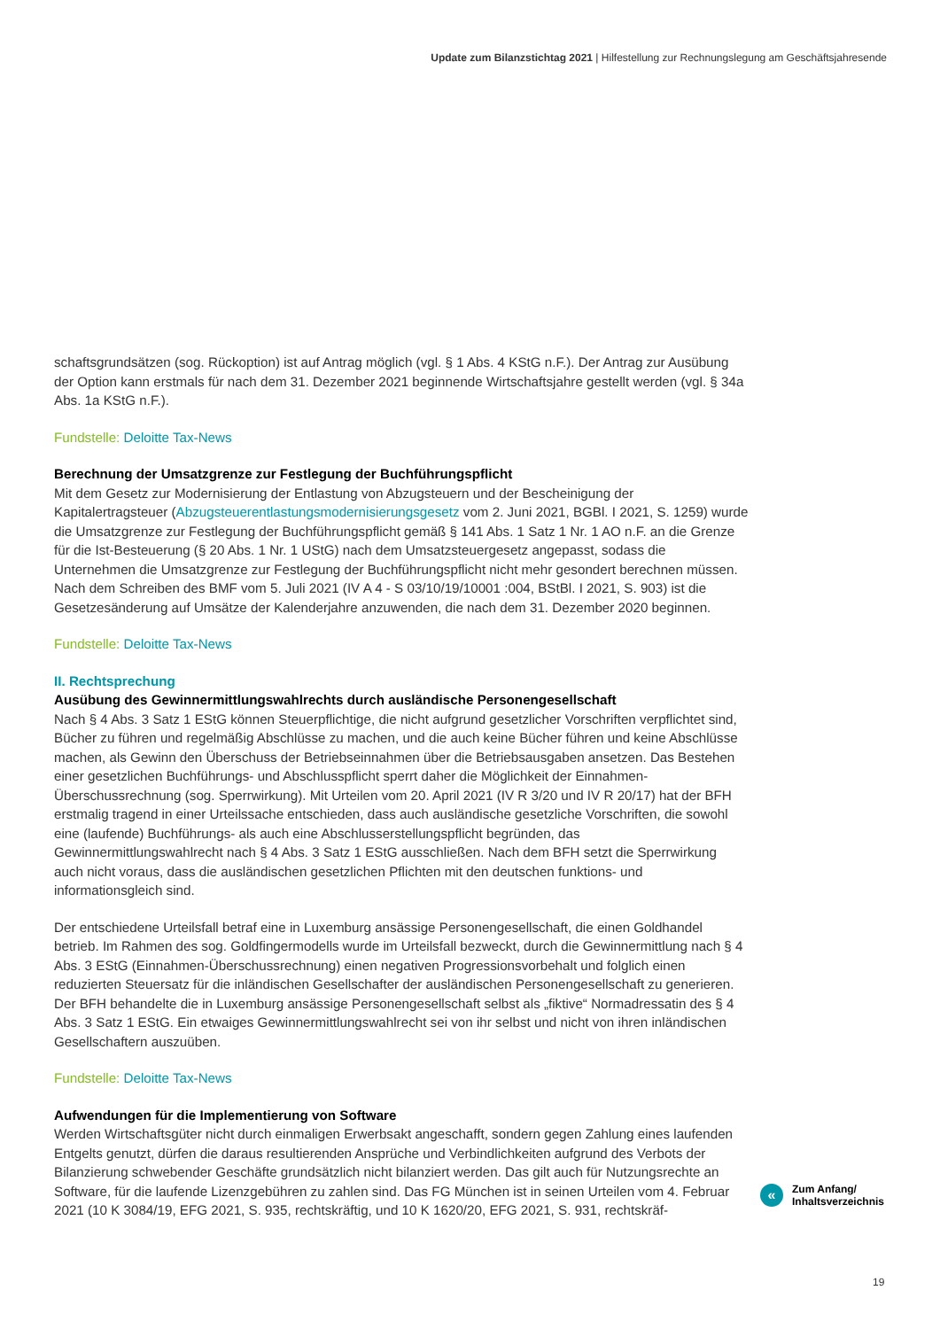Update zum Bilanzstichtag 2021 | Hilfestellung zur Rechnungslegung am Geschäftsjahresende
schaftsgrundsätzen (sog. Rückoption) ist auf Antrag möglich (vgl. § 1 Abs. 4 KStG n.F.). Der Antrag zur Ausübung der Option kann erstmals für nach dem 31. Dezember 2021 beginnende Wirtschaftsjahre gestellt werden (vgl. § 34a Abs. 1a KStG n.F.).
Fundstelle: Deloitte Tax-News
Berechnung der Umsatzgrenze zur Festlegung der Buchführungspflicht
Mit dem Gesetz zur Modernisierung der Entlastung von Abzugsteuern und der Bescheinigung der Kapitalertragsteuer (Abzugsteuerentlastungsmodernisierungsgesetz vom 2. Juni 2021, BGBl. I 2021, S. 1259) wurde die Umsatzgrenze zur Festlegung der Buchführungspflicht gemäß § 141 Abs. 1 Satz 1 Nr. 1 AO n.F. an die Grenze für die Ist-Besteuerung (§ 20 Abs. 1 Nr. 1 UStG) nach dem Umsatzsteuergesetz angepasst, sodass die Unternehmen die Umsatzgrenze zur Festlegung der Buchführungspflicht nicht mehr gesondert berechnen müssen. Nach dem Schreiben des BMF vom 5. Juli 2021 (IV A 4 - S 03/10/19/10001 :004, BStBl. I 2021, S. 903) ist die Gesetzesänderung auf Umsätze der Kalenderjahre anzuwenden, die nach dem 31. Dezember 2020 beginnen.
Fundstelle: Deloitte Tax-News
II. Rechtsprechung
Ausübung des Gewinnermittlungswahlrechts durch ausländische Personengesellschaft
Nach § 4 Abs. 3 Satz 1 EStG können Steuerpflichtige, die nicht aufgrund gesetzlicher Vorschriften verpflichtet sind, Bücher zu führen und regelmäßig Abschlüsse zu machen, und die auch keine Bücher führen und keine Abschlüsse machen, als Gewinn den Überschuss der Betriebseinnahmen über die Betriebsausgaben ansetzen. Das Bestehen einer gesetzlichen Buchführungs- und Abschlusspflicht sperrt daher die Möglichkeit der Einnahmen-Überschussrechnung (sog. Sperrwirkung). Mit Urteilen vom 20. April 2021 (IV R 3/20 und IV R 20/17) hat der BFH erstmalig tragend in einer Urteilssache entschieden, dass auch ausländische gesetzliche Vorschriften, die sowohl eine (laufende) Buchführungs- als auch eine Abschlusserstellungspflicht begründen, das Gewinnermittlungswahlrecht nach § 4 Abs. 3 Satz 1 EStG ausschließen. Nach dem BFH setzt die Sperrwirkung auch nicht voraus, dass die ausländischen gesetzlichen Pflichten mit den deutschen funktions- und informationsgleich sind.
Der entschiedene Urteilsfall betraf eine in Luxemburg ansässige Personengesellschaft, die einen Goldhandel betrieb. Im Rahmen des sog. Goldfingermodells wurde im Urteilsfall bezweckt, durch die Gewinnermittlung nach § 4 Abs. 3 EStG (Einnahmen-Überschussrechnung) einen negativen Progressionsvorbehalt und folglich einen reduzierten Steuersatz für die inländischen Gesellschafter der ausländischen Personengesellschaft zu generieren. Der BFH behandelte die in Luxemburg ansässige Personengesellschaft selbst als „fiktive“ Normadressatin des § 4 Abs. 3 Satz 1 EStG. Ein etwaiges Gewinnermittlungswahlrecht sei von ihr selbst und nicht von ihren inländischen Gesellschaftern auszuüben.
Fundstelle: Deloitte Tax-News
Aufwendungen für die Implementierung von Software
Werden Wirtschaftsgüter nicht durch einmaligen Erwerbsakt angeschafft, sondern gegen Zahlung eines laufenden Entgelts genutzt, dürfen die daraus resultierenden Ansprüche und Verbindlichkeiten aufgrund des Verbots der Bilanzierung schwebender Geschäfte grundsätzlich nicht bilanziert werden. Das gilt auch für Nutzungsrechte an Software, für die laufende Lizenzgebühren zu zahlen sind. Das FG München ist in seinen Urteilen vom 4. Februar 2021 (10 K 3084/19, EFG 2021, S. 935, rechtskräftig, und 10 K 1620/20, EFG 2021, S. 931, rechtskräf-
«
Zum Anfang/
Inhaltsverzeichnis
19